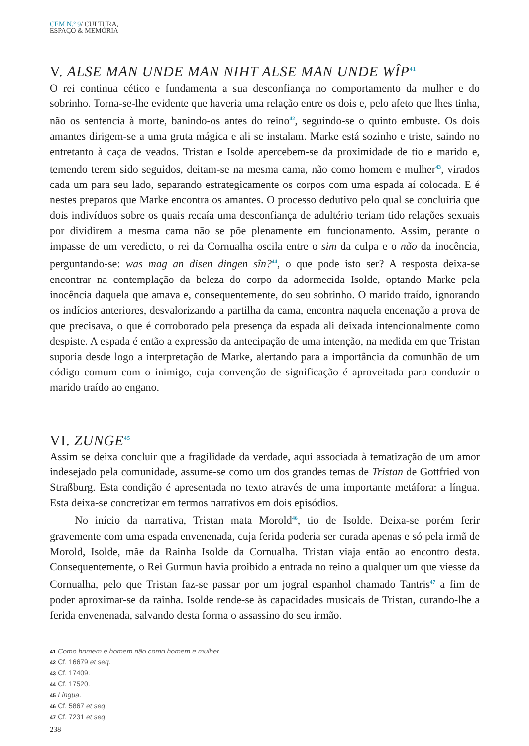CEM N.º 9/ CULTURA,
ESPAÇO & MEMÓRIA
V. ALSE MAN UNDE MAN NIHT ALSE MAN UNDE WÎP<sup>41</sup>
O rei continua cético e fundamenta a sua desconfiança no comportamento da mulher e do sobrinho. Torna-se-lhe evidente que haveria uma relação entre os dois e, pelo afeto que lhes tinha, não os sentencia à morte, banindo-os antes do reino<sup>42</sup>, seguindo-se o quinto embuste. Os dois amantes dirigem-se a uma gruta mágica e ali se instalam. Marke está sozinho e triste, saindo no entretanto à caça de veados. Tristan e Isolde apercebem-se da proximidade de tio e marido e, temendo terem sido seguidos, deitam-se na mesma cama, não como homem e mulher<sup>43</sup>, virados cada um para seu lado, separando estrategicamente os corpos com uma espada aí colocada. E é nestes preparos que Marke encontra os amantes. O processo dedutivo pelo qual se concluiria que dois indivíduos sobre os quais recaía uma desconfiança de adultério teriam tido relações sexuais por dividirem a mesma cama não se põe plenamente em funcionamento. Assim, perante o impasse de um veredicto, o rei da Cornualha oscila entre o sim da culpa e o não da inocência, perguntando-se: was mag an disen dingen sîn?<sup>44</sup>, o que pode isto ser? A resposta deixa-se encontrar na contemplação da beleza do corpo da adormecida Isolde, optando Marke pela inocência daquela que amava e, consequentemente, do seu sobrinho. O marido traído, ignorando os indícios anteriores, desvalorizando a partilha da cama, encontra naquela encenação a prova de que precisava, o que é corroborado pela presença da espada ali deixada intencionalmente como despiste. A espada é então a expressão da antecipação de uma intenção, na medida em que Tristan suporia desde logo a interpretação de Marke, alertando para a importância da comunhão de um código comum com o inimigo, cuja convenção de significação é aproveitada para conduzir o marido traído ao engano.
VI. ZUNGE<sup>45</sup>
Assim se deixa concluir que a fragilidade da verdade, aqui associada à tematização de um amor indesejado pela comunidade, assume-se como um dos grandes temas de Tristan de Gottfried von Straßburg. Esta condição é apresentada no texto através de uma importante metáfora: a língua. Esta deixa-se concretizar em termos narrativos em dois episódios.
No início da narrativa, Tristan mata Morold<sup>46</sup>, tio de Isolde. Deixa-se porém ferir gravemente com uma espada envenenada, cuja ferida poderia ser curada apenas e só pela irmã de Morold, Isolde, mãe da Rainha Isolde da Cornualha. Tristan viaja então ao encontro desta. Consequentemente, o Rei Gurmun havia proibido a entrada no reino a qualquer um que viesse da Cornualha, pelo que Tristan faz-se passar por um jogral espanhol chamado Tantris<sup>47</sup> a fim de poder aproximar-se da rainha. Isolde rende-se às capacidades musicais de Tristan, curando-lhe a ferida envenenada, salvando desta forma o assassino do seu irmão.
41 Como homem e homem não como homem e mulher.
42 Cf. 16679 et seq.
43 Cf. 17409.
44 Cf. 17520.
45 Língua.
46 Cf. 5867 et seq.
47 Cf. 7231 et seq.
238